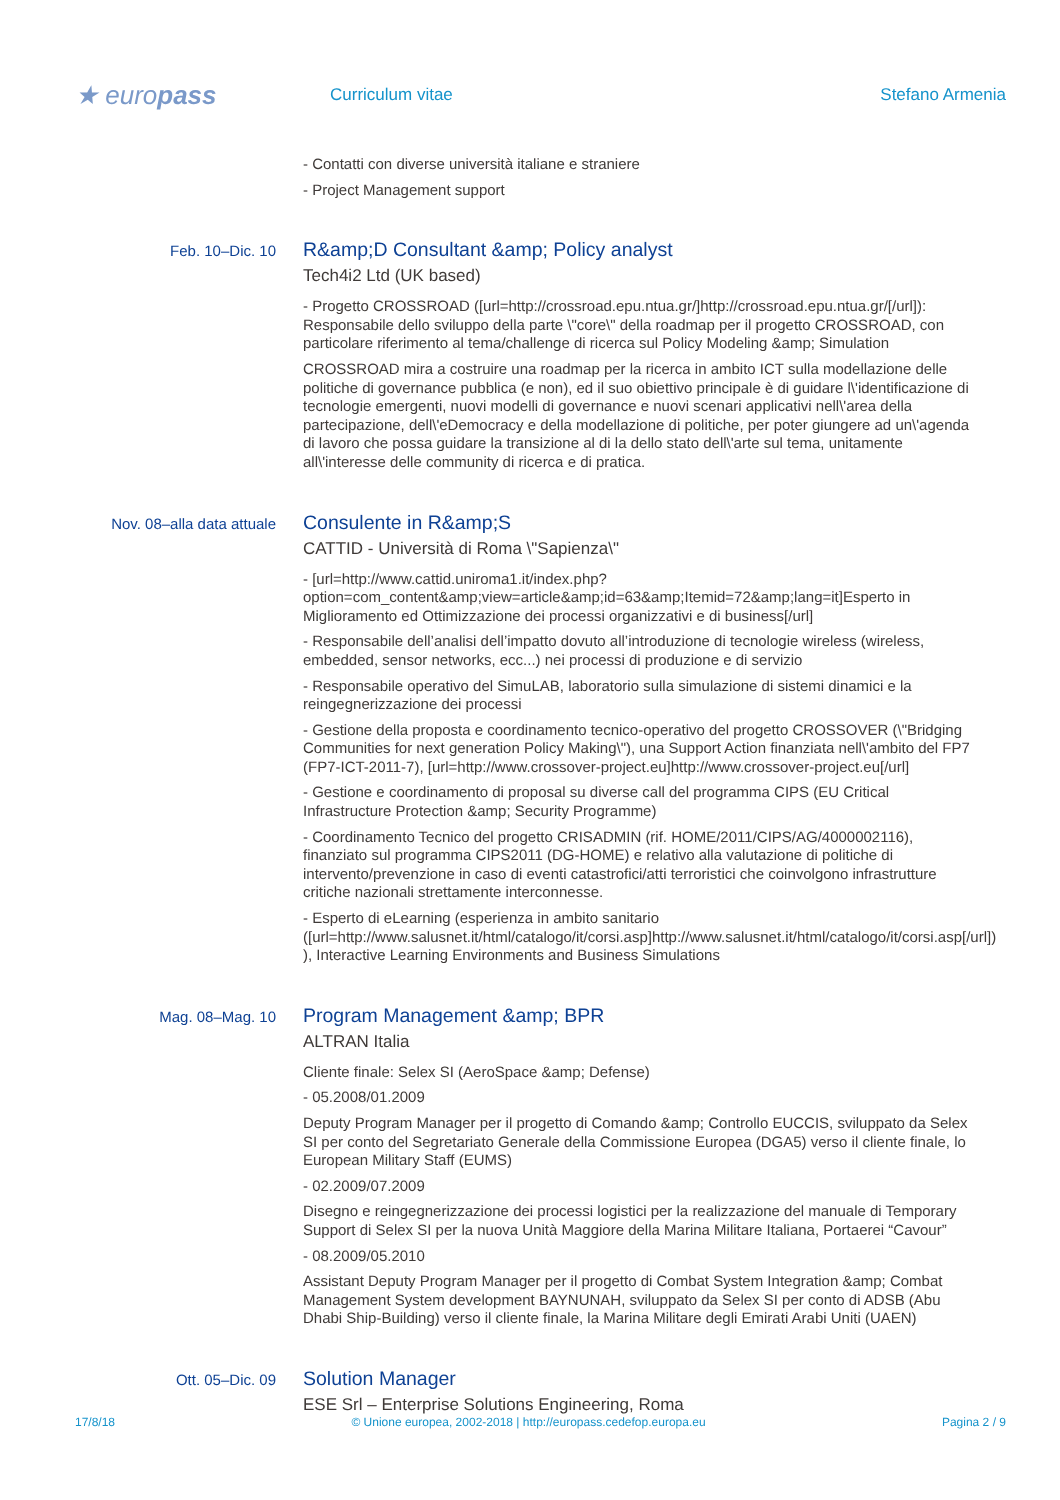★ europass
Curriculum vitae Stefano Armenia
- Contatti con diverse università italiane e straniere
- Project Management support
Feb. 10–Dic. 10
R&amp;D Consultant &amp; Policy analyst
Tech4i2 Ltd (UK based)
- Progetto CROSSROAD ([url=http://crossroad.epu.ntua.gr/]http://crossroad.epu.ntua.gr/[/url]): Responsabile dello sviluppo della parte \"core\" della roadmap per il progetto CROSSROAD, con particolare riferimento al tema/challenge di ricerca sul Policy Modeling &amp; Simulation
CROSSROAD mira a costruire una roadmap per la ricerca in ambito ICT sulla modellazione delle politiche di governance pubblica (e non), ed il suo obiettivo principale è di guidare l\'identificazione di tecnologie emergenti, nuovi modelli di governance e nuovi scenari applicativi nell\'area della partecipazione, dell\'eDemocracy e della modellazione di politiche, per poter giungere ad un\'agenda di lavoro che possa guidare la transizione al di la dello stato dell\'arte sul tema, unitamente all\'interesse delle community di ricerca e di pratica.
Nov. 08–alla data attuale
Consulente in R&amp;S
CATTID - Università di Roma \"Sapienza\"
- [url=http://www.cattid.uniroma1.it/index.php?option=com_content&amp;view=article&amp;id=63&amp;Itemid=72&amp;lang=it]Esperto in Miglioramento ed Ottimizzazione dei processi organizzativi e di business[/url]
- Responsabile dell’analisi dell’impatto dovuto all’introduzione di tecnologie wireless (wireless, embedded, sensor networks, ecc...) nei processi di produzione e di servizio
- Responsabile operativo del SimuLAB, laboratorio sulla simulazione di sistemi dinamici e la reingegnerizzazione dei processi
- Gestione della proposta e coordinamento tecnico-operativo del progetto CROSSOVER (\"Bridging Communities for next generation Policy Making\"), una Support Action finanziata nell\'ambito del FP7 (FP7-ICT-2011-7), [url=http://www.crossover-project.eu]http://www.crossover-project.eu[/url]
- Gestione e coordinamento di proposal su diverse call del programma CIPS (EU Critical Infrastructure Protection &amp; Security Programme)
- Coordinamento Tecnico del progetto CRISADMIN (rif. HOME/2011/CIPS/AG/4000002116), finanziato sul programma CIPS2011 (DG-HOME) e relativo alla valutazione di politiche di intervento/prevenzione in caso di eventi catastrofici/atti terroristici che coinvolgono infrastrutture critiche nazionali strettamente interconnesse.
- Esperto di eLearning (esperienza in ambito sanitario ([url=http://www.salusnet.it/html/catalogo/it/corsi.asp]http://www.salusnet.it/html/catalogo/it/corsi.asp[/url]) ), Interactive Learning Environments and Business Simulations
Mag. 08–Mag. 10
Program Management &amp; BPR
ALTRAN Italia
Cliente finale: Selex SI (AeroSpace &amp; Defense)
- 05.2008/01.2009
Deputy Program Manager per il progetto di Comando &amp; Controllo EUCCIS, sviluppato da Selex SI per conto del Segretariato Generale della Commissione Europea (DGA5) verso il cliente finale, lo European Military Staff (EUMS)
- 02.2009/07.2009
Disegno e reingegnerizzazione dei processi logistici per la realizzazione del manuale di Temporary Support di Selex SI per la nuova Unità Maggiore della Marina Militare Italiana, Portaerei “Cavour”
- 08.2009/05.2010
Assistant Deputy Program Manager per il progetto di Combat System Integration &amp; Combat Management System development BAYNUNAH, sviluppato da Selex SI per conto di ADSB (Abu Dhabi Ship-Building) verso il cliente finale, la Marina Militare degli Emirati Arabi Uniti (UAEN)
Ott. 05–Dic. 09
Solution Manager
ESE Srl – Enterprise Solutions Engineering, Roma
17/8/18 © Unione europea, 2002-2018 | http://europass.cedefop.europa.eu Pagina 2 / 9